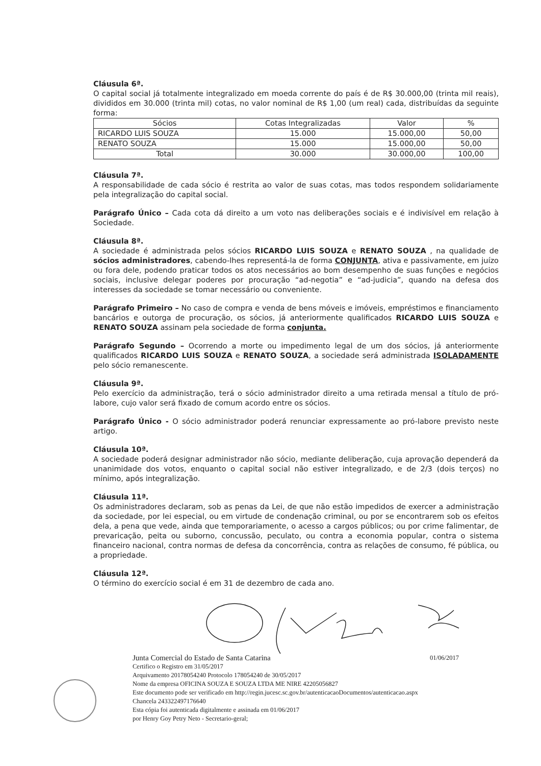Cláusula 6ª.
O capital social já totalmente integralizado em moeda corrente do país é de R$ 30.000,00 (trinta mil reais), divididos em 30.000 (trinta mil) cotas, no valor nominal de R$ 1,00 (um real) cada, distribuídas da seguinte forma:
| Sócios | Cotas Integralizadas | Valor | % |
| --- | --- | --- | --- |
| RICARDO LUIS SOUZA | 15.000 | 15.000,00 | 50,00 |
| RENATO SOUZA | 15.000 | 15.000,00 | 50,00 |
| Total | 30.000 | 30.000,00 | 100,00 |
Cláusula 7ª.
A responsabilidade de cada sócio é restrita ao valor de suas cotas, mas todos respondem solidariamente pela integralização do capital social.
Parágrafo Único – Cada cota dá direito a um voto nas deliberações sociais e é indivisível em relação à Sociedade.
Cláusula 8ª.
A sociedade é administrada pelos sócios RICARDO LUIS SOUZA e RENATO SOUZA , na qualidade de sócios administradores, cabendo-lhes representá-la de forma CONJUNTA, ativa e passivamente, em juízo ou fora dele, podendo praticar todos os atos necessários ao bom desempenho de suas funções e negócios sociais, inclusive delegar poderes por procuração “ad-negotia” e “ad-judicia”, quando na defesa dos interesses da sociedade se tomar necessário ou conveniente.
Parágrafo Primeiro – No caso de compra e venda de bens móveis e imóveis, empréstimos e financiamento bancários e outorga de procuração, os sócios, já anteriormente qualificados RICARDO LUIS SOUZA e RENATO SOUZA assinam pela sociedade de forma conjunta.
Parágrafo Segundo – Ocorrendo a morte ou impedimento legal de um dos sócios, já anteriormente qualificados RICARDO LUIS SOUZA e RENATO SOUZA, a sociedade será administrada ISOLADAMENTE pelo sócio remanescente.
Cláusula 9ª.
Pelo exercício da administração, terá o sócio administrador direito a uma retirada mensal a título de pró-labore, cujo valor será fixado de comum acordo entre os sócios.
Parágrafo Único - O sócio administrador poderá renunciar expressamente ao pró-labore previsto neste artigo.
Cláusula 10ª.
A sociedade poderá designar administrador não sócio, mediante deliberação, cuja aprovação dependerá da unanimidade dos votos, enquanto o capital social não estiver integralizado, e de 2/3 (dois terços) no mínimo, após integralização.
Cláusula 11ª.
Os administradores declaram, sob as penas da Lei, de que não estão impedidos de exercer a administração da sociedade, por lei especial, ou em virtude de condenação criminal, ou por se encontrarem sob os efeitos dela, a pena que vede, ainda que temporariamente, o acesso a cargos públicos; ou por crime falimentar, de prevaricação, peita ou suborno, concussão, peculato, ou contra a economia popular, contra o sistema financeiro nacional, contra normas de defesa da concorrência, contra as relações de consumo, fé pública, ou a propriedade.
Cláusula 12ª.
O término do exercício social é em 31 de dezembro de cada ano.
Junta Comercial do Estado de Santa Catarina 01/06/2017
Certifico o Registro em 31/05/2017
Arquivamento 20178054240 Protocolo 178054240 de 30/05/2017
Nome da empresa OFICINA SOUZA E SOUZA LTDA ME NIRE 42205056827
Este documento pode ser verificado em http://regin.jucesc.sc.gov.br/autenticacaoDocumentos/autenticacao.aspx
Chancela 243322497176640
Esta cópia foi autenticada digitalmente e assinada em 01/06/2017
por Henry Goy Petry Neto - Secretario-geral;